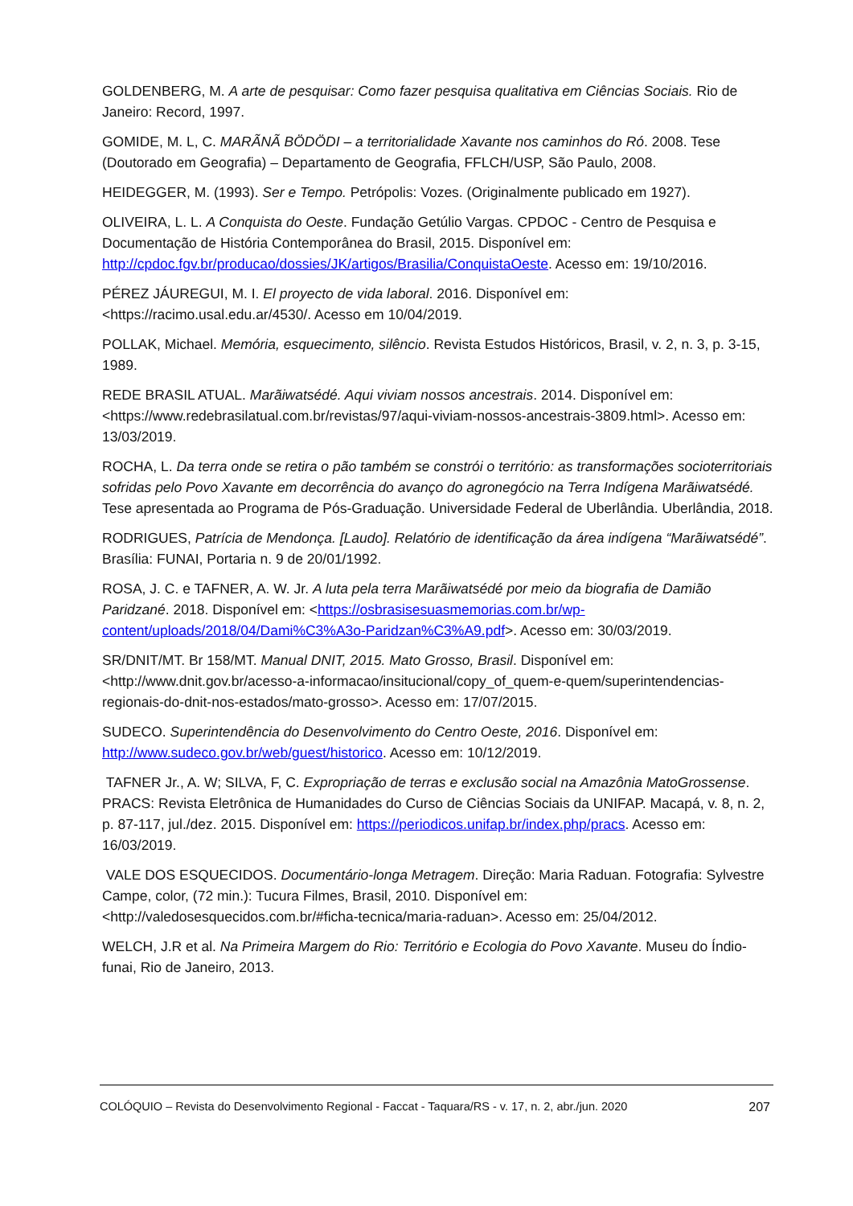GOLDENBERG, M. A arte de pesquisar: Como fazer pesquisa qualitativa em Ciências Sociais. Rio de Janeiro: Record, 1997.
GOMIDE, M. L, C. MARÃNÃ BÖDÖDI – a territorialidade Xavante nos caminhos do Ró. 2008. Tese (Doutorado em Geografia) – Departamento de Geografia, FFLCH/USP, São Paulo, 2008.
HEIDEGGER, M. (1993). Ser e Tempo. Petrópolis: Vozes. (Originalmente publicado em 1927).
OLIVEIRA, L. L. A Conquista do Oeste. Fundação Getúlio Vargas. CPDOC - Centro de Pesquisa e Documentação de História Contemporânea do Brasil, 2015. Disponível em: http://cpdoc.fgv.br/producao/dossies/JK/artigos/Brasilia/ConquistaOeste. Acesso em: 19/10/2016.
PÉREZ JÁUREGUI, M. I. El proyecto de vida laboral. 2016. Disponível em: <https://racimo.usal.edu.ar/4530/. Acesso em 10/04/2019.
POLLAK, Michael. Memória, esquecimento, silêncio. Revista Estudos Históricos, Brasil, v. 2, n. 3, p. 3-15, 1989.
REDE BRASIL ATUAL. Marãiwatsédé. Aqui viviam nossos ancestrais. 2014. Disponível em: <https://www.redebrasilatual.com.br/revistas/97/aqui-viviam-nossos-ancestrais-3809.html>. Acesso em: 13/03/2019.
ROCHA, L. Da terra onde se retira o pão também se constrói o território: as transformações socioterritoriais sofridas pelo Povo Xavante em decorrência do avanço do agronegócio na Terra Indígena Marãiwatsédé. Tese apresentada ao Programa de Pós-Graduação. Universidade Federal de Uberlândia. Uberlândia, 2018.
RODRIGUES, Patrícia de Mendonça. [Laudo]. Relatório de identificação da área indígena “Marãiwatsédé”. Brasília: FUNAI, Portaria n. 9 de 20/01/1992.
ROSA, J. C. e TAFNER, A. W. Jr. A luta pela terra Marãiwatsédé por meio da biografia de Damião Paridzané. 2018. Disponível em: <https://osbrasisesuasmemorias.com.br/wp-content/uploads/2018/04/Dami%C3%A3o-Paridzan%C3%A9.pdf>. Acesso em: 30/03/2019.
SR/DNIT/MT. Br 158/MT. Manual DNIT, 2015. Mato Grosso, Brasil. Disponível em: <http://www.dnit.gov.br/acesso-a-informacao/insitucional/copy_of_quem-e-quem/superintendencias-regionais-do-dnit-nos-estados/mato-grosso>. Acesso em: 17/07/2015.
SUDECO. Superintendência do Desenvolvimento do Centro Oeste, 2016. Disponível em: http://www.sudeco.gov.br/web/guest/historico. Acesso em: 10/12/2019.
TAFNER Jr., A. W; SILVA, F, C. Expropriação de terras e exclusão social na Amazônia MatoGrossense. PRACS: Revista Eletrônica de Humanidades do Curso de Ciências Sociais da UNIFAP. Macapá, v. 8, n. 2, p. 87-117, jul./dez. 2015. Disponível em: https://periodicos.unifap.br/index.php/pracs. Acesso em: 16/03/2019.
VALE DOS ESQUECIDOS. Documentário-longa Metragem. Direção: Maria Raduan. Fotografia: Sylvestre Campe, color, (72 min.): Tucura Filmes, Brasil, 2010. Disponível em: <http://valedosesquecidos.com.br/#ficha-tecnica/maria-raduan>. Acesso em: 25/04/2012.
WELCH, J.R et al. Na Primeira Margem do Rio: Território e Ecologia do Povo Xavante. Museu do Índio-funai, Rio de Janeiro, 2013.
COLÓQUIO – Revista do Desenvolvimento Regional - Faccat - Taquara/RS - v. 17, n. 2, abr./jun. 2020 207